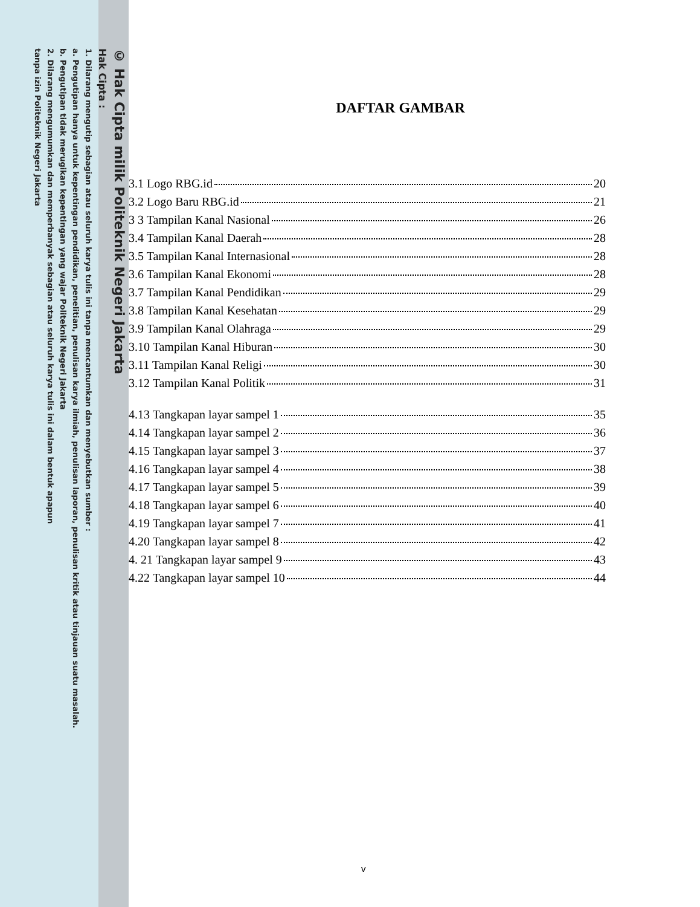© Hak Cipta milik Politeknik Negeri Jakarta
Hak Cipta :
1. Dilarang mengutip sebagian atau seluruh karya tulis ini tanpa mencantumkan dan menyebutkan sumber :
a. Pengutipan hanya untuk kepentingan pendidikan, penelitian, penulisan karya ilmiah, penulisan laporan, penulisan kritik atau tinjauan suatu masalah.
b. Pengutipan tidak merugikan kepentingan yang wajar Politeknik Negeri Jakarta
2. Dilarang mengumumkan dan memperbanyak sebagian atau seluruh karya tulis ini dalam bentuk apapun
tanpa izin Politeknik Negeri Jakarta
DAFTAR GAMBAR
3.1 Logo RBG.id 20
3.2 Logo Baru RBG.id 21
3 3 Tampilan Kanal Nasional 26
3.4 Tampilan Kanal Daerah 28
3.5 Tampilan Kanal Internasional 28
3.6 Tampilan Kanal Ekonomi 28
3.7 Tampilan Kanal Pendidikan 29
3.8 Tampilan Kanal Kesehatan 29
3.9 Tampilan Kanal Olahraga 29
3.10 Tampilan Kanal Hiburan 30
3.11 Tampilan Kanal Religi 30
3.12 Tampilan Kanal Politik 31
4.13 Tangkapan layar sampel 1 35
4.14 Tangkapan layar sampel 2 36
4.15 Tangkapan layar sampel 3 37
4.16 Tangkapan layar sampel 4 38
4.17 Tangkapan layar sampel 5 39
4.18 Tangkapan layar sampel 6 40
4.19 Tangkapan layar sampel 7 41
4.20 Tangkapan layar sampel 8 42
4. 21 Tangkapan layar sampel 9 43
4.22 Tangkapan layar sampel 10 44
v